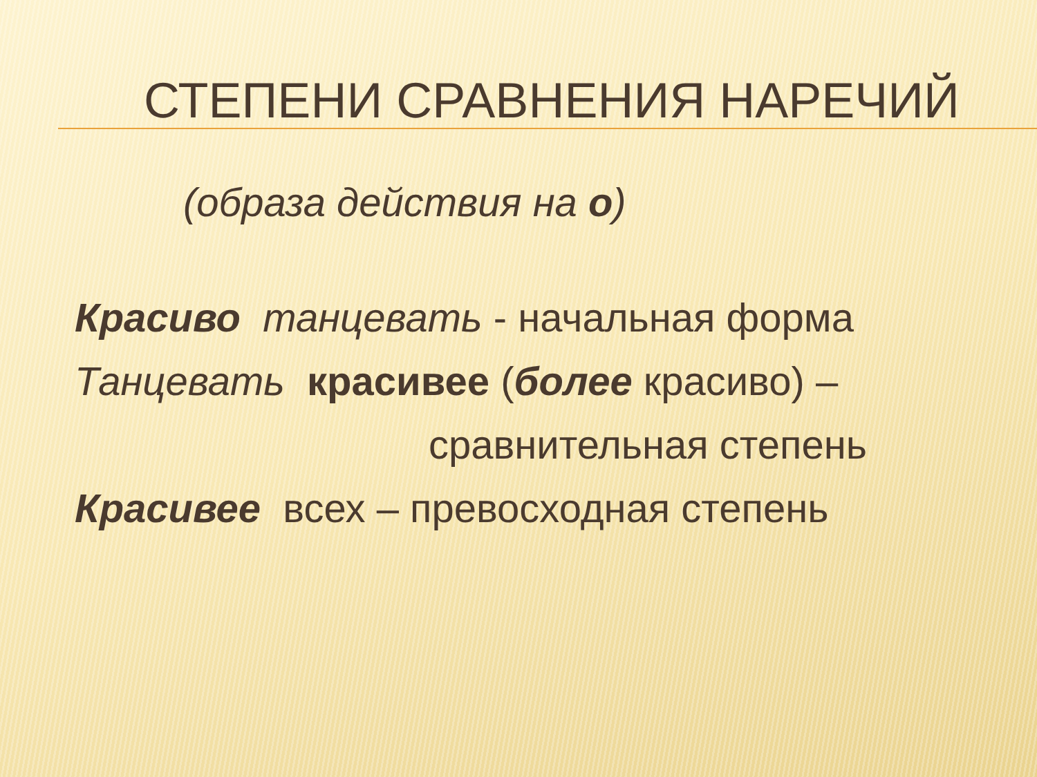СТЕПЕНИ СРАВНЕНИЯ НАРЕЧИЙ
(образа действия на о)
Красиво танцевать - начальная форма
Танцевать красивее (более красиво) –
сравнительная степень
Красивее всех – превосходная степень